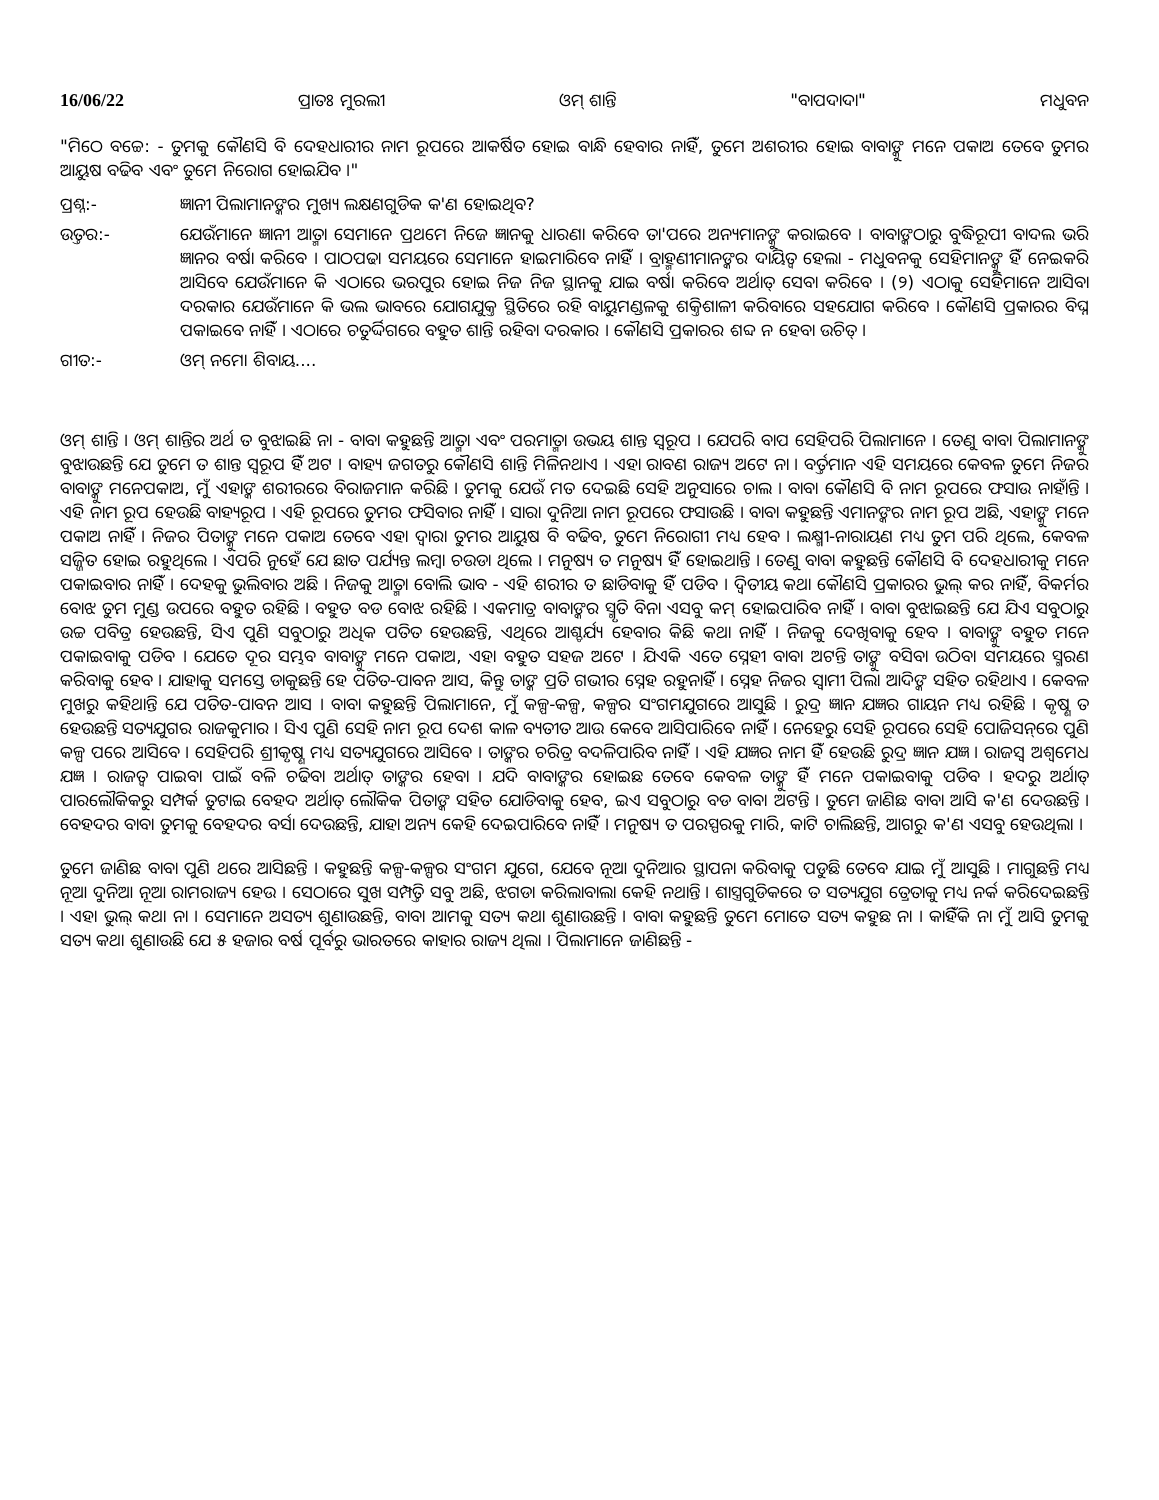16/06/22 ପ୍ରାତଃ ମୁରଲୀ ଓମ୍ ଶାନ୍ତି "ବାପଦାଦା" ମଧୁବନ
"ମିଠେ ବଚ୍ଚେ: - ତୁମକୁ କୌଣସି ବି ଦେହଧାରୀର ନାମ ରୂପରେ ଆକର୍ଷିତ ହୋଇ ବାନ୍ଧି ହେବାର ନାହିଁ, ତୁମେ ଅଶରୀର ହୋଇ ବାବାଙ୍କୁ ମନେ ପକାଅ ତେବେ ତୁମର ଆୟୁଷ ବଢିବ ଏବଂ ତୁମେ ନିରୋଗ ହୋଇଯିବ ।"
ପ୍ରଶ୍ନ:- ଜ୍ଞାନୀ ପିଲାମାନଙ୍କର ମୁଖ୍ୟ ଲକ୍ଷଣଗୁଡିକ କ'ଣ ହୋଇଥିବ?
ଉତ୍ତର:- ଯେଉଁମାନେ ଜ୍ଞାନୀ ଆତ୍ମା ସେମାନେ ପ୍ରଥମେ ନିଜେ ଜ୍ଞାନକୁ ଧାରଣା କରିବେ ତା'ପରେ ଅନ୍ୟମାନଙ୍କୁ କରାଇବେ । ବାବାଙ୍କଠାରୁ ବୁଦ୍ଧିରୂପୀ ବାଦଲ ଭରି ଜ୍ଞାନର ବର୍ଷା କରିବେ । ପାଠପଢା ସମୟରେ ସେମାନେ ହାଇମାରିବେ ନାହିଁ । ବ୍ରାହ୍ମଣୀମାନଙ୍କର ଦାୟିତ୍ୱ ହେଲା - ମଧୁବନକୁ ସେହିମାନଙ୍କୁ ହିଁ ନେଇକରି ଆସିବେ ଯେଉଁମାନେ କି ଏଠାରେ ଭରପୁର ହୋଇ ନିଜ ନିଜ ସ୍ଥାନକୁ ଯାଇ ବର୍ଷା କରିବେ ଅର୍ଥାତ୍ ସେବା କରିବେ । (୨) ଏଠାକୁ ସେହିମାନେ ଆସିବା ଦରକାର ଯେଉଁମାନେ କି ଭଲ ଭାବରେ ଯୋଗଯୁକ୍ତ ସ୍ଥିତିରେ ରହି ବାୟୁମଣ୍ଡଳକୁ ଶକ୍ତିଶାଳୀ କରିବାରେ ସହଯୋଗ କରିବେ । କୌଣସି ପ୍ରକାରର ବିଘ୍ନ ପକାଇବେ ନାହିଁ । ଏଠାରେ ଚତୁର୍ଦ୍ଦିଗରେ ବହୁତ ଶାନ୍ତି ରହିବା ଦରକାର । କୌଣସି ପ୍ରକାରର ଶବ୍ଦ ନ ହେବା ଉଚିତ୍ ।
ଗୀତ:- ଓମ୍ ନମୋ ଶିବାୟ....
ଓମ୍ ଶାନ୍ତି । ଓମ୍ ଶାନ୍ତିର ଅର୍ଥ ତ ବୁଝାଇଛି ନା - ବାବା କହୁଛନ୍ତି ଆତ୍ମା ଏବଂ ପରମାତ୍ମା ଉଭୟ ଶାନ୍ତ ସ୍ୱରୂପ । ଯେପରି ବାପ ସେହିପରି ପିଲାମାନେ । ତେଣୁ ବାବା ପିଲାମାନଙ୍କୁ ବୁଝାଉଛନ୍ତି ଯେ ତୁମେ ତ ଶାନ୍ତ ସ୍ୱରୂପ ହିଁ ଅଟ । ବାହ୍ୟ ଜଗତରୁ କୌଣସି ଶାନ୍ତି ମିଳିନଥାଏ । ଏହା ରାବଣ ରାଜ୍ୟ ଅଟେ ନା । ବର୍ତ୍ତମାନ ଏହି ସମୟରେ କେବଳ ତୁମେ ନିଜର ବାବାଙ୍କୁ ମନେପକାଅ, ମୁଁ ଏହାଙ୍କ ଶରୀରରେ ବିରାଜମାନ କରିଛି । ତୁମକୁ ଯେଉଁ ମତ ଦେଇଛି ସେହି ଅନୁସାରେ ଚାଲ । ବାବା କୌଣସି ବି ନାମ ରୂପରେ ଫସାଉ ନାହାଁନ୍ତି । ଏହି ନାମ ରୂପ ହେଉଛି ବାହ୍ୟରୂପ । ଏହି ରୂପରେ ତୁମର ଫସିବାର ନାହିଁ । ସାରା ଦୁନିଆ ନାମ ରୂପରେ ଫସାଉଛି । ବାବା କହୁଛନ୍ତି ଏମାନଙ୍କର ନାମ ରୂପ ଅଛି, ଏହାଙ୍କୁ ମନେ ପକାଅ ନାହିଁ । ନିଜର ପିତାଙ୍କୁ ମନେ ପକାଅ ତେବେ ଏହା ଦ୍ୱାରା ତୁମର ଆୟୁଷ ବି ବଢିବ, ତୁମେ ନିରୋଗୀ ମଧ୍ୟ ହେବ । ଲକ୍ଷ୍ମୀ-ନାରାୟଣ ମଧ୍ୟ ତୁମ ପରି ଥିଲେ, କେବଳ ସଜ୍ଜିତ ହୋଇ ରହୁଥିଲେ । ଏପରି ନୁହେଁ ଯେ ଛାତ ପର୍ଯ୍ୟନ୍ତ ଲମ୍ବା ଚଉଡା ଥିଲେ । ମନୁଷ୍ୟ ତ ମନୁଷ୍ୟ ହିଁ ହୋଇଥାନ୍ତି । ତେଣୁ ବାବା କହୁଛନ୍ତି କୌଣସି ବି ଦେହଧାରୀକୁ ମନେ ପକାଇବାର ନାହିଁ । ଦେହକୁ ଭୁଲିବାର ଅଛି । ନିଜକୁ ଆତ୍ମା ବୋଲି ଭାବ - ଏହି ଶରୀର ତ ଛାଡିବାକୁ ହିଁ ପଡିବ । ଦ୍ୱିତୀୟ କଥା କୌଣସି ପ୍ରକାରର ଭୁଲ୍ କର ନାହିଁ, ବିକର୍ମର ବୋଝ ତୁମ ମୁଣ୍ଡ ଉପରେ ବହୁତ ରହିଛି । ବହୁତ ବଡ ବୋଝ ରହିଛି । ଏକମାତ୍ର ବାବାଙ୍କର ସ୍ମୃତି ବିନା ଏସବୁ କମ୍ ହୋଇପାରିବ ନାହିଁ । ବାବା ବୁଝାଇଛନ୍ତି ଯେ ଯିଏ ସବୁଠାରୁ ଉଚ୍ଚ ପବିତ୍ର ହେଉଛନ୍ତି, ସିଏ ପୁଣି ସବୁଠାରୁ ଅଧିକ ପତିତ ହେଉଛନ୍ତି, ଏଥିରେ ଆଶ୍ଚର୍ଯ୍ୟ ହେବାର କିଛି କଥା ନାହିଁ । ନିଜକୁ ଦେଖିବାକୁ ହେବ । ବାବାଙ୍କୁ ବହୁତ ମନେ ପକାଇବାକୁ ପଡିବ । ଯେତେ ଦୂର ସମ୍ଭବ ବାବାଙ୍କୁ ମନେ ପକାଅ, ଏହା ବହୁତ ସହଜ ଅଟେ । ଯିଏକି ଏତେ ସ୍ନେହୀ ବାବା ଅଟନ୍ତି ତାଙ୍କୁ ବସିବା ଉଠିବା ସମୟରେ ସ୍ମରଣ କରିବାକୁ ହେବ । ଯାହାକୁ ସମସ୍ତେ ଡାକୁଛନ୍ତି ହେ ପତିତ-ପାବନ ଆସ, କିନ୍ତୁ ତାଙ୍କ ପ୍ରତି ଗଭୀର ସ୍ନେହ ରହୁନାହିଁ । ସ୍ନେହ ନିଜର ସ୍ୱାମୀ ପିଲା ଆଦିଙ୍କ ସହିତ ରହିଥାଏ । କେବଳ ମୁଖରୁ କହିଥାନ୍ତି ଯେ ପତିତ-ପାବନ ଆସ । ବାବା କହୁଛନ୍ତି ପିଲାମାନେ, ମୁଁ କଳ୍ପ-କଳ୍ପ, କଳ୍ପର ସଂଗମଯୁଗରେ ଆସୁଛି । ରୁଦ୍ର ଜ୍ଞାନ ଯଜ୍ଞର ଗାୟନ ମଧ୍ୟ ରହିଛି । କୃଷ୍ଣ ତ ହେଉଛନ୍ତି ସତ୍ୟଯୁଗର ରାଜକୁମାର । ସିଏ ପୁଣି ସେହି ନାମ ରୂପ ଦେଶ କାଳ ବ୍ୟତୀତ ଆଉ କେବେ ଆସିପାରିବେ ନାହିଁ । ନେହେରୁ ସେହି ରୂପରେ ସେହି ପୋଜିସନ୍‌ରେ ପୁଣି କଳ୍ପ ପରେ ଆସିବେ । ସେହିପରି ଶ୍ରୀକୃଷ୍ଣ ମଧ୍ୟ ସତ୍ୟଯୁଗରେ ଆସିବେ । ତାଙ୍କର ଚରିତ୍ର ବଦଳିପାରିବ ନାହିଁ । ଏହି ଯଜ୍ଞର ନାମ ହିଁ ହେଉଛି ରୁଦ୍ର ଜ୍ଞାନ ଯଜ୍ଞ । ରାଜସ୍ୱ ଅଶ୍ୱମେଧ ଯଜ୍ଞ । ରାଜତ୍ୱ ପାଇବା ପାଇଁ ବଳି ଚଢିବା ଅର୍ଥାତ୍ ତାଙ୍କର ହେବା । ଯଦି ବାବାଙ୍କର ହୋଇଛ ତେବେ କେବଳ ତାଙ୍କୁ ହିଁ ମନେ ପକାଇବାକୁ ପଡିବ । ହଦରୁ ଅର୍ଥାତ୍ ପାରଲୌକିକରୁ ସମ୍ପର୍କ ତୁଟାଇ ବେହଦ ଅର୍ଥାତ୍ ଲୌକିକ ପିତାଙ୍କ ସହିତ ଯୋଡିବାକୁ ହେବ, ଇଏ ସବୁଠାରୁ ବଡ ବାବା ଅଟନ୍ତି । ତୁମେ ଜାଣିଛ ବାବା ଆସି କ'ଣ ଦେଉଛନ୍ତି । ବେହଦର ବାବା ତୁମକୁ ବେହଦର ବର୍ସା ଦେଉଛନ୍ତି, ଯାହା ଅନ୍ୟ କେହି ଦେଇପାରିବେ ନାହିଁ । ମନୁଷ୍ୟ ତ ପରସ୍ପରକୁ ମାରି, କାଟି ଚାଲିଛନ୍ତି, ଆଗରୁ କ'ଣ ଏସବୁ ହେଉଥିଲା ।
ତୁମେ ଜାଣିଛ ବାବା ପୁଣି ଥରେ ଆସିଛନ୍ତି । କହୁଛନ୍ତି କଳ୍ପ-କଳ୍ପର ସଂଗମ ଯୁଗେ, ଯେବେ ନୂଆ ଦୁନିଆର ସ୍ଥାପନା କରିବାକୁ ପଡୁଛି ତେବେ ଯାଇ ମୁଁ ଆସୁଛି । ମାଗୁଛନ୍ତି ମଧ୍ୟ ନୂଆ ଦୁନିଆ ନୂଆ ରାମରାଜ୍ୟ ହେଉ । ସେଠାରେ ସୁଖ ସମ୍ପତ୍ତି ସବୁ ଅଛି, ଝଗଡା କରିଲାବାଲା କେହି ନଥାନ୍ତି । ଶାସ୍ତ୍ରଗୁଡିକରେ ତ ସତ୍ୟଯୁଗ ତ୍ରେତାକୁ ମଧ୍ୟ ନର୍କ କରିଦେଇଛନ୍ତି । ଏହା ଭୁଲ୍ କଥା ନା । ସେମାନେ ଅସତ୍ୟ ଶୁଣାଉଛନ୍ତି, ବାବା ଆମକୁ ସତ୍ୟ କଥା ଶୁଣାଉଛନ୍ତି । ବାବା କହୁଛନ୍ତି ତୁମେ ମୋତେ ସତ୍ୟ କହୁଛ ନା । କାହିଁକି ନା ମୁଁ ଆସି ତୁମକୁ ସତ୍ୟ କଥା ଶୁଣାଉଛି ଯେ ୫ ହଜାର ବର୍ଷ ପୂର୍ବରୁ ଭାରତରେ କାହାର ରାଜ୍ୟ ଥିଲା । ପିଲାମାନେ ଜାଣିଛନ୍ତି -